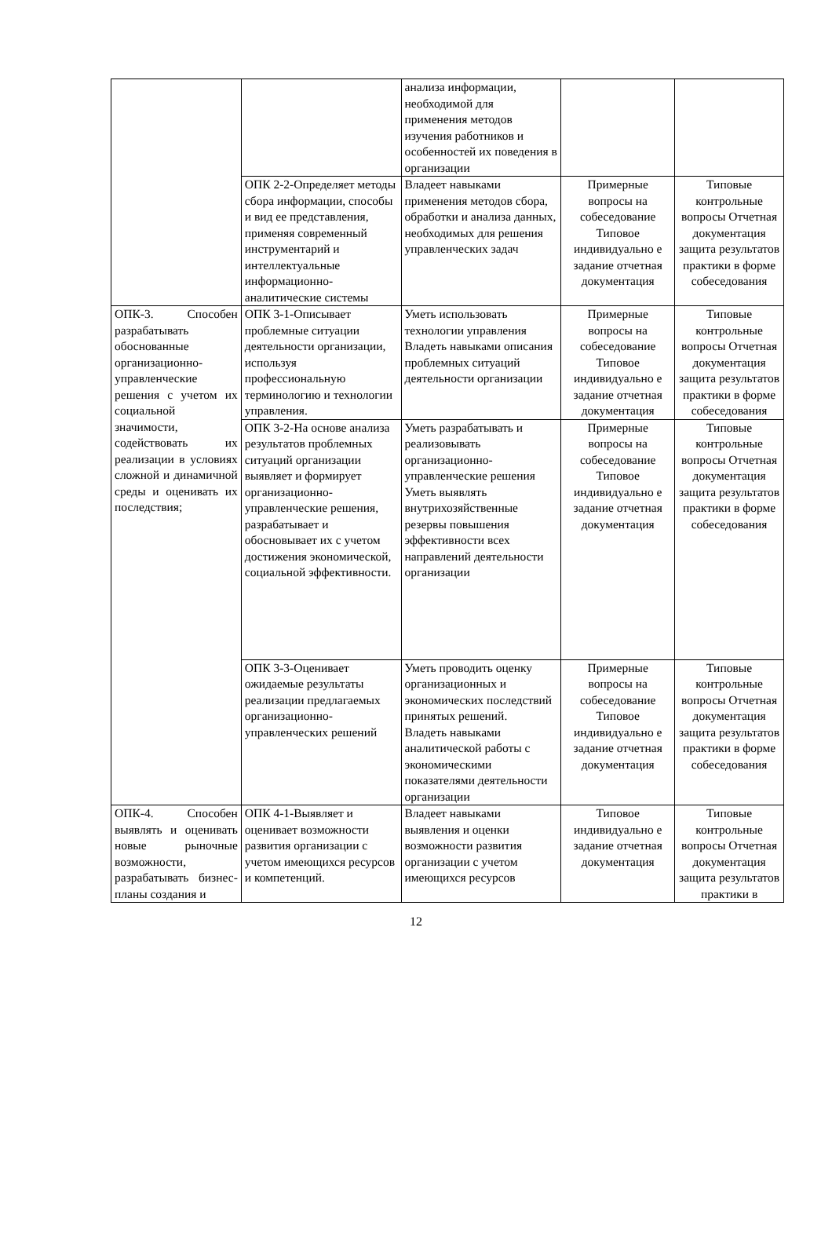| | | анализа информации, необходимой для применения методов изучения работников и особенностей их поведения в организации | | |
| | ОПК 2-2-Определяет методы сбора информации, способы и вид ее представления, применяя современный инструментарий и интеллектуальные информационно-аналитические системы | Владеет навыками применения методов сбора, обработки и анализа данных, необходимых для решения управленческих задач | Примерные вопросы на собеседование Типовое индивидуально е задание отчетная документация | Типовые контрольные вопросы Отчетная документация защита результатов практики в форме собеседования |
| ОПК-3. Способен разрабатывать обоснованные организационно-управленческие решения с учетом их социальной значимости, содействовать их реализации в условиях сложной и динамичной среды и оценивать их последствия; | ОПК 3-1-Описывает проблемные ситуации деятельности организации, используя профессиональную терминологию и технологии управления. | Уметь использовать технологии управления Владеть навыками описания проблемных ситуаций деятельности организации | Примерные вопросы на собеседование Типовое индивидуально е задание отчетная документация | Типовые контрольные вопросы Отчетная документация защита результатов практики в форме собеседования |
| | ОПК 3-2-На основе анализа результатов проблемных ситуаций организации выявляет и формирует организационно-управленческие решения, разрабатывает и обосновывает их с учетом достижения экономической, социальной эффективности. | Уметь разрабатывать и реализовывать организационно-управленческие решения Уметь выявлять внутрихозяйственные резервы повышения эффективности всех направлений деятельности организации | Примерные вопросы на собеседование Типовое индивидуально е задание отчетная документация | Типовые контрольные вопросы Отчетная документация защита результатов практики в форме собеседования |
| | ОПК 3-3-Оценивает ожидаемые результаты реализации предлагаемых организационно-управленческих решений | Уметь проводить оценку организационных и экономических последствий принятых решений. Владеть навыками аналитической работы с экономическими показателями деятельности организации | Примерные вопросы на собеседование Типовое индивидуально е задание отчетная документация | Типовые контрольные вопросы Отчетная документация защита результатов практики в форме собеседования |
| ОПК-4. Способен выявлять и оценивать новые рыночные возможности, разрабатывать бизнес-планы создания и | ОПК 4-1-Выявляет и оценивает возможности развития организации с учетом имеющихся ресурсов и компетенций. | Владеет навыками выявления и оценки возможности развития организации с учетом имеющихся ресурсов | Типовое индивидуально е задание отчетная документация | Типовые контрольные вопросы Отчетная документация защита результатов практики в |
12